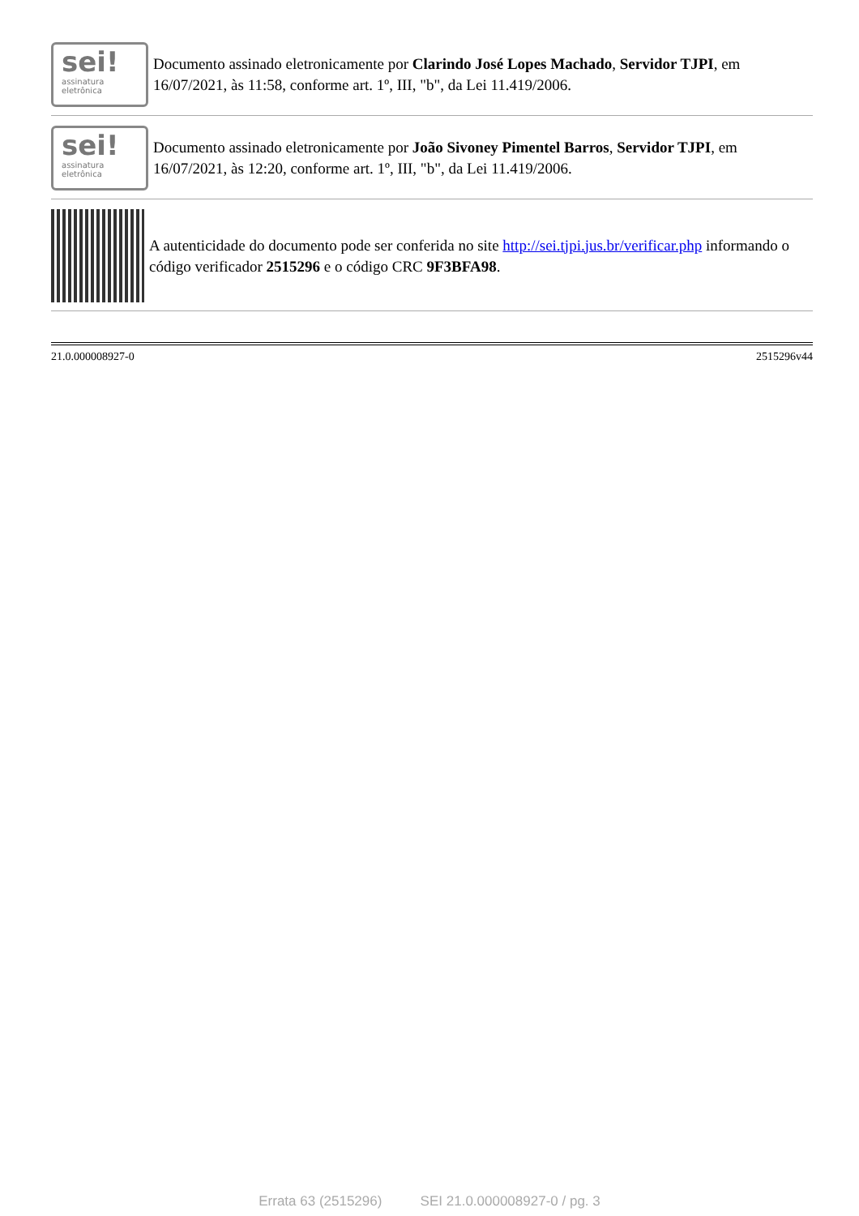sei!
assinatura
eletrônica
Documento assinado eletronicamente por Clarindo José Lopes Machado, Servidor TJPI, em 16/07/2021, às 11:58, conforme art. 1º, III, "b", da Lei 11.419/2006.
sei!
assinatura
eletrônica
Documento assinado eletronicamente por João Sivoney Pimentel Barros, Servidor TJPI, em 16/07/2021, às 12:20, conforme art. 1º, III, "b", da Lei 11.419/2006.
A autenticidade do documento pode ser conferida no site http://sei.tjpi.jus.br/verificar.php informando o código verificador 2515296 e o código CRC 9F3BFA98.
21.0.000008927-0 2515296v44
Errata 63 (2515296) SEI 21.0.000008927-0 / pg. 3